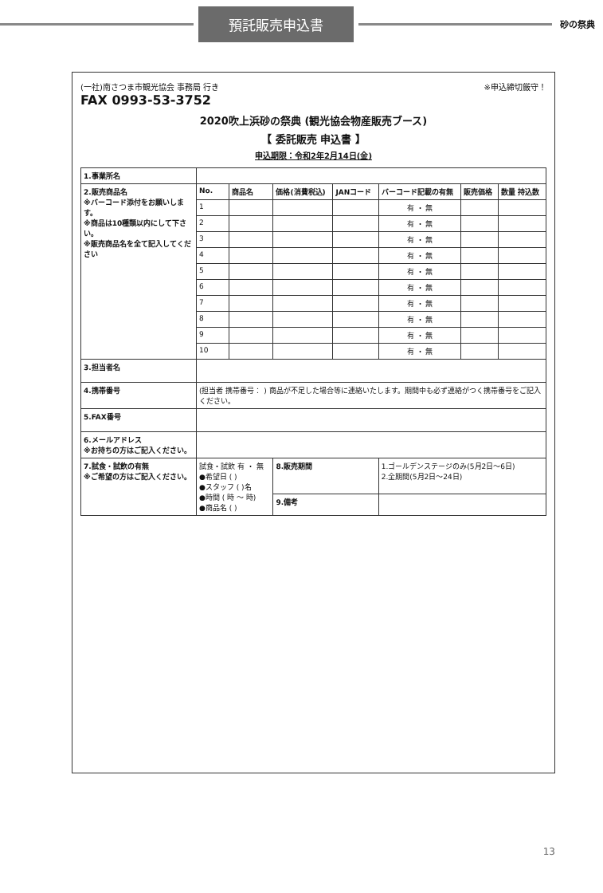預託販売申込書
砂の祭典
(一社)南さつま市観光協会 事務局 行き
FAX 0993-53-3752
※申込締切厳守！
2020吹上浜砂の祭典 (観光協会物産販売ブース)
【 委託販売 申込書 】
申込期限：令和2年2月14日(金)
| 1.事業所名 | | | | | | | |
| 2.販売商品名 ※バーコード添付をお願いします。 ※商品は10種類以内にして下さい。 ※販売商品名を全て記入してください | No. | 商品名 | 価格(消費税込) | JANコード | バーコード記載の有無 | 販売価格 | 数量 持込数 |
| | 1 | | | | 有 ・ 無 | | |
| | 2 | | | | 有 ・ 無 | | |
| | 3 | | | | 有 ・ 無 | | |
| | 4 | | | | 有 ・ 無 | | |
| | 5 | | | | 有 ・ 無 | | |
| | 6 | | | | 有 ・ 無 | | |
| | 7 | | | | 有 ・ 無 | | |
| | 8 | | | | 有 ・ 無 | | |
| | 9 | | | | 有 ・ 無 | | |
| | 10 | | | | 有 ・ 無 | | |
| 3.担当者名 | | | | | | | |
| 4.携帯番号 | (担当者 携帯番号： ) 商品が不足した場合等に連絡いたします。期間中も必ず連絡がつく携帯番号をご記入ください。 | | | | | | |
| 5.FAX番号 | | | | | | | |
| 6.メールアドレス ※お持ちの方はご記入ください。 | | | | | | | |
| 7.試食・試飲の有無 ※ご希望の方はご記入ください。 | 試食・試飲 有 ・ 無 ●希望日 ( ) ●スタッフ ( )名 ●時間 ( 時 〜 時) ●商品名 ( ) | | 8.販売期間 | | 1.ゴールデンステージのみ(5月2日〜6日) 2.全期間(5月2日〜24日) | | |
| | | | 9.備考 | | | | |
13